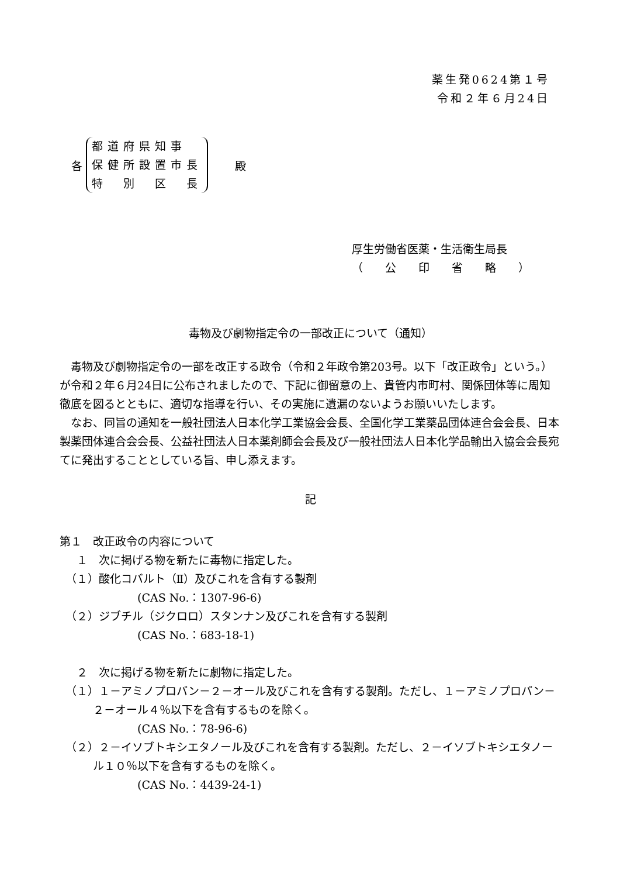薬生発0624第１号
令和２年６月24日
各
都道府県知事
保健所設置市長
特　別　区　長
殿
厚生労働省医薬・生活衛生局長
（　　公　　印　　省　　略　　）
毒物及び劇物指定令の一部改正について（通知）
毒物及び劇物指定令の一部を改正する政令（令和２年政令第203号。以下「改正政令」という。）が令和２年６月24日に公布されましたので、下記に御留意の上、貴管内市町村、関係団体等に周知徹底を図るとともに、適切な指導を行い、その実施に遺漏のないようお願いいたします。
なお、同旨の通知を一般社団法人日本化学工業協会会長、全国化学工業薬品団体連合会会長、日本製薬団体連合会会長、公益社団法人日本薬剤師会会長及び一般社団法人日本化学品輸出入協会会長宛てに発出することとしている旨、申し添えます。
記
第１　改正政令の内容について
１　次に掲げる物を新たに毒物に指定した。
（１）酸化コバルト（Ⅱ）及びこれを含有する製剤
(CAS No.：1307-96-6)
（２）ジブチル（ジクロロ）スタンナン及びこれを含有する製剤
(CAS No.：683-18-1)
２　次に掲げる物を新たに劇物に指定した。
（１）１－アミノプロパン－２－オール及びこれを含有する製剤。ただし、１－アミノプロパン－２－オール４％以下を含有するものを除く。
(CAS No.：78-96-6)
（２）２－イソブトキシエタノール及びこれを含有する製剤。ただし、２－イソブトキシエタノール１０％以下を含有するものを除く。
(CAS No.：4439-24-1)